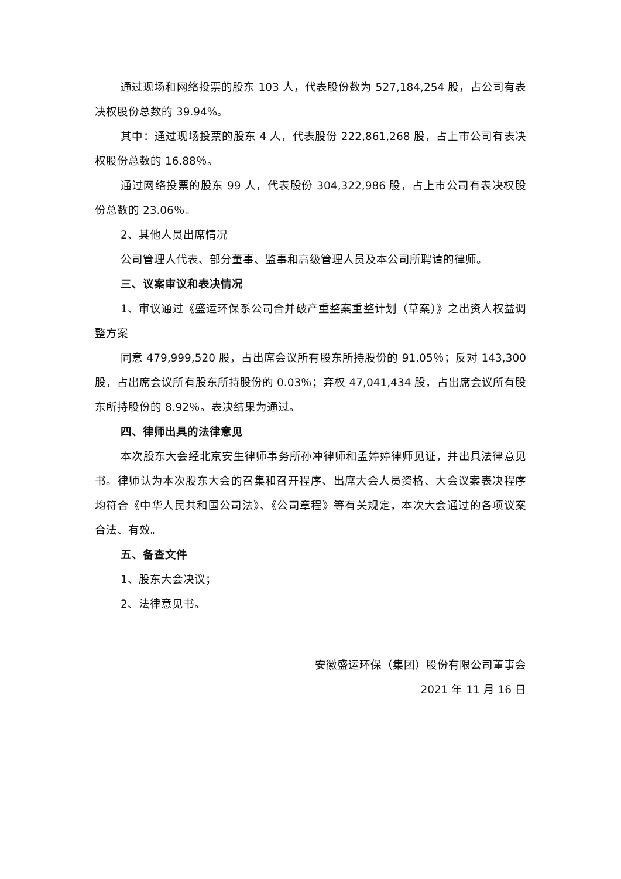通过现场和网络投票的股东 103 人，代表股份数为 527,184,254 股，占公司有表决权股份总数的 39.94%。
其中：通过现场投票的股东 4 人，代表股份 222,861,268 股，占上市公司有表决权股份总数的 16.88％。
通过网络投票的股东 99 人，代表股份 304,322,986 股，占上市公司有表决权股份总数的 23.06％。
2、其他人员出席情况
公司管理人代表、部分董事、监事和高级管理人员及本公司所聘请的律师。
三、议案审议和表决情况
1、审议通过《盛运环保系公司合并破产重整案重整计划（草案）》之出资人权益调整方案
同意 479,999,520 股，占出席会议所有股东所持股份的 91.05％；反对 143,300 股，占出席会议所有股东所持股份的 0.03％；弃权 47,041,434 股，占出席会议所有股东所持股份的 8.92％。表决结果为通过。
四、律师出具的法律意见
本次股东大会经北京安生律师事务所孙冲律师和孟婷婷律师见证，并出具法律意见书。律师认为本次股东大会的召集和召开程序、出席大会人员资格、大会议案表决程序均符合《中华人民共和国公司法》、《公司章程》等有关规定，本次大会通过的各项议案合法、有效。
五、备查文件
1、股东大会决议；
2、法律意见书。
安徽盛运环保（集团）股份有限公司董事会
2021 年 11 月 16 日